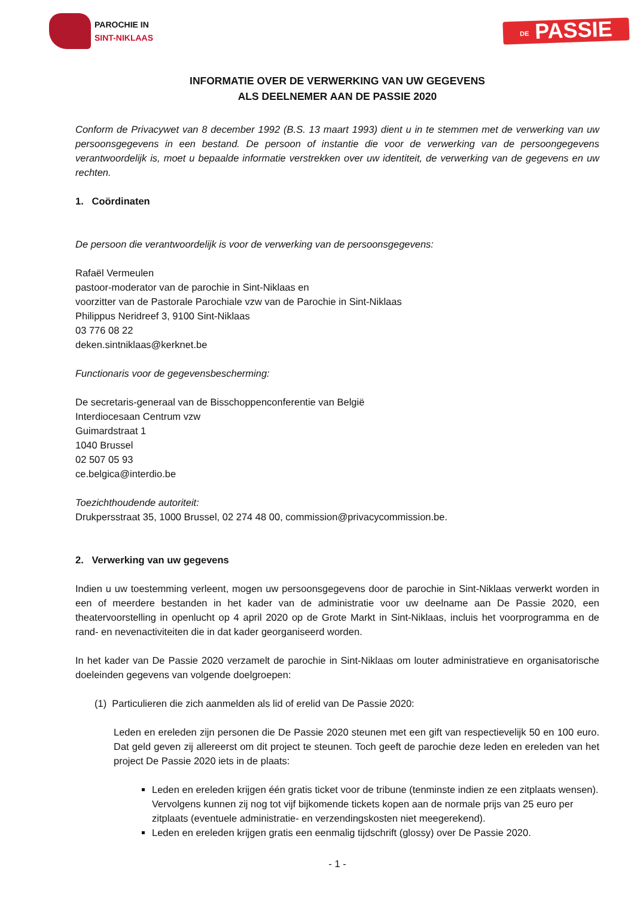PAROCHIE IN
SINT-NIKLAAS
DE PASSIE
INFORMATIE OVER DE VERWERKING VAN UW GEGEVENS
ALS DEELNEMER AAN DE PASSIE 2020
Conform de Privacywet van 8 december 1992 (B.S. 13 maart 1993) dient u in te stemmen met de verwerking van uw persoonsgegevens in een bestand. De persoon of instantie die voor de verwerking van de persoongegevens verantwoordelijk is, moet u bepaalde informatie verstrekken over uw identiteit, de verwerking van de gegevens en uw rechten.
1. Coördinaten
De persoon die verantwoordelijk is voor de verwerking van de persoonsgegevens:
Rafaël Vermeulen
pastoor-moderator van de parochie in Sint-Niklaas en
voorzitter van de Pastorale Parochiale vzw van de Parochie in Sint-Niklaas
Philippus Neridreef 3, 9100 Sint-Niklaas
03 776 08 22
deken.sintniklaas@kerknet.be
Functionaris voor de gegevensbescherming:
De secretaris-generaal van de Bisschoppenconferentie van België
Interdiocesaan Centrum vzw
Guimardstraat 1
1040 Brussel
02 507 05 93
ce.belgica@interdio.be
Toezichthoudende autoriteit:
Drukpersstraat 35, 1000 Brussel, 02 274 48 00, commission@privacycommission.be.
2. Verwerking van uw gegevens
Indien u uw toestemming verleent, mogen uw persoonsgegevens door de parochie in Sint-Niklaas verwerkt worden in een of meerdere bestanden in het kader van de administratie voor uw deelname aan De Passie 2020, een theatervoorstelling in openlucht op 4 april 2020 op de Grote Markt in Sint-Niklaas, incluis het voorprogramma en de rand- en nevenactiviteiten die in dat kader georganiseerd worden.
In het kader van De Passie 2020 verzamelt de parochie in Sint-Niklaas om louter administratieve en organisatorische doeleinden gegevens van volgende doelgroepen:
(1) Particulieren die zich aanmelden als lid of erelid van De Passie 2020:
Leden en ereleden zijn personen die De Passie 2020 steunen met een gift van respectievelijk 50 en 100 euro. Dat geld geven zij allereerst om dit project te steunen. Toch geeft de parochie deze leden en ereleden van het project De Passie 2020 iets in de plaats:
Leden en ereleden krijgen één gratis ticket voor de tribune (tenminste indien ze een zitplaats wensen). Vervolgens kunnen zij nog tot vijf bijkomende tickets kopen aan de normale prijs van 25 euro per zitplaats (eventuele administratie- en verzendingskosten niet meegerekend).
Leden en ereleden krijgen gratis een eenmalig tijdschrift (glossy) over De Passie 2020.
- 1 -